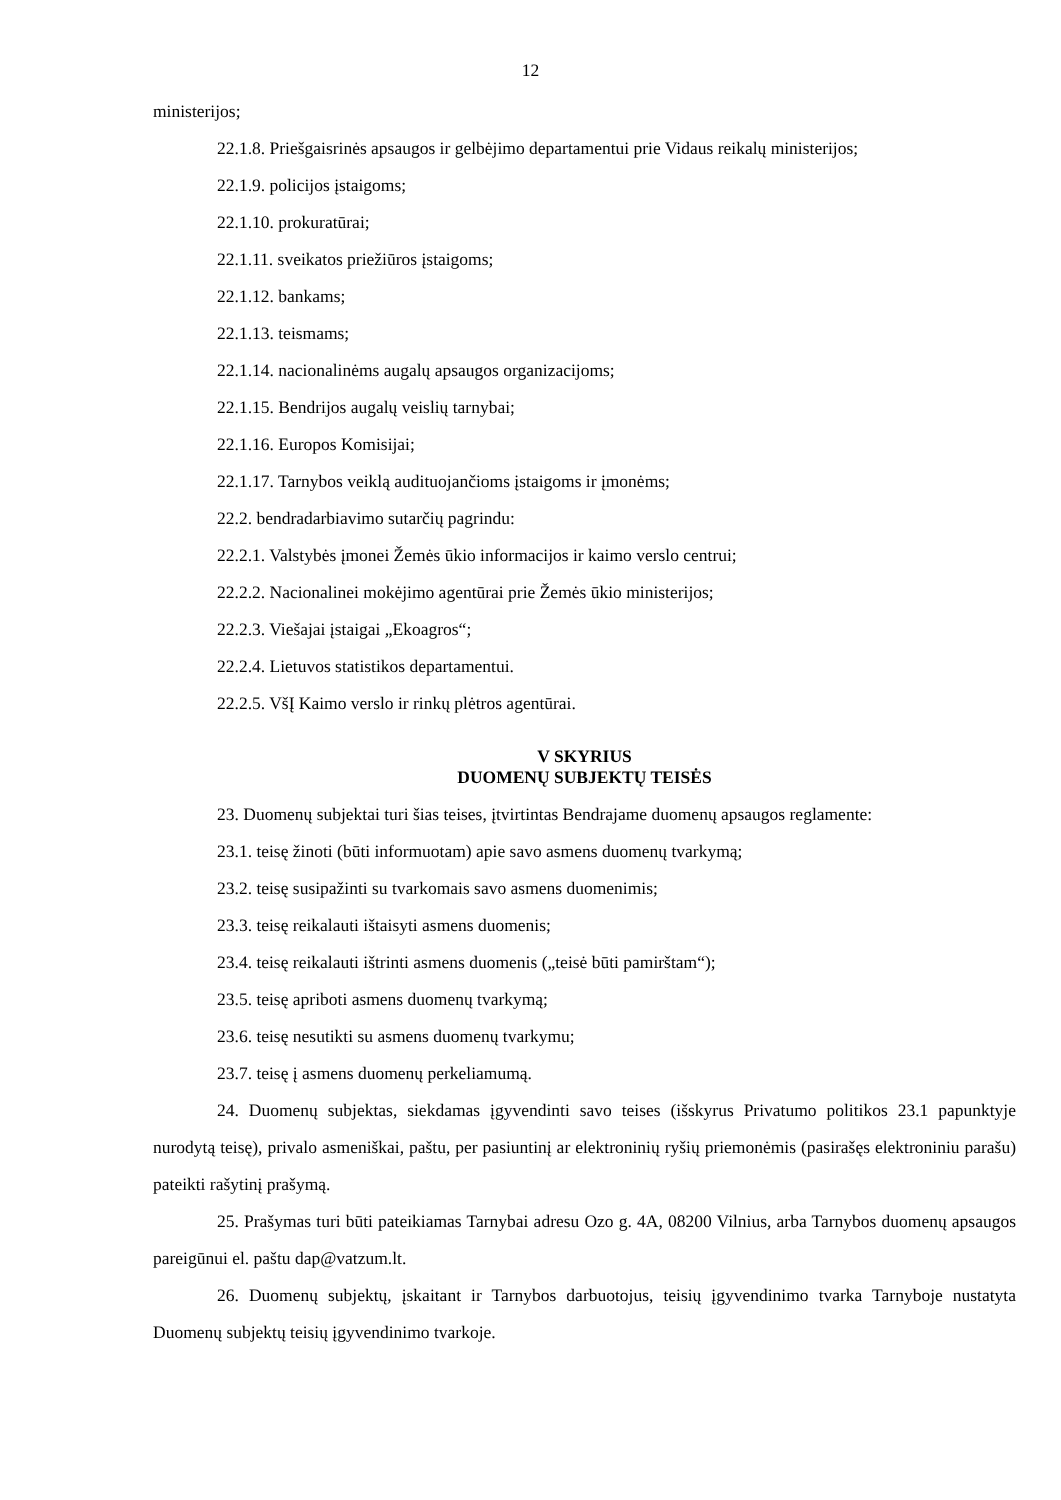12
ministerijos;
22.1.8. Priešgaisrinės apsaugos ir gelbėjimo departamentui prie Vidaus reikalų ministerijos;
22.1.9. policijos įstaigoms;
22.1.10. prokuratūrai;
22.1.11. sveikatos priežiūros įstaigoms;
22.1.12. bankams;
22.1.13. teismams;
22.1.14. nacionalinėms augalų apsaugos organizacijoms;
22.1.15. Bendrijos augalų veislių tarnybai;
22.1.16. Europos Komisijai;
22.1.17. Tarnybos veiklą audituojančioms įstaigoms ir įmonėms;
22.2. bendradarbiavimo sutarčių pagrindu:
22.2.1. Valstybės įmonei Žemės ūkio informacijos ir kaimo verslo centrui;
22.2.2. Nacionalinei mokėjimo agentūrai prie Žemės ūkio ministerijos;
22.2.3. Viešajai įstaigai „Ekoagros“;
22.2.4. Lietuvos statistikos departamentui.
22.2.5. VšĮ Kaimo verslo ir rinkų plėtros agentūrai.
V SKYRIUS
DUOMENŲ SUBJEKTŲ TEISĖS
23. Duomenų subjektai turi šias teises, įtvirtintas Bendrajame duomenų apsaugos reglamente:
23.1. teisę žinoti (būti informuotam) apie savo asmens duomenų tvarkymą;
23.2. teisę susipažinti su tvarkomais savo asmens duomenimis;
23.3. teisę reikalauti ištaisyti asmens duomenis;
23.4. teisę reikalauti ištrinti asmens duomenis („teisė būti pamirštam“);
23.5. teisę apriboti asmens duomenų tvarkymą;
23.6. teisę nesutikti su asmens duomenų tvarkymu;
23.7. teisę į asmens duomenų perkeliamumą.
24. Duomenų subjektas, siekdamas įgyvendinti savo teises (išskyrus Privatumo politikos 23.1 papunktyje nurodytą teisę), privalo asmeniškai, paštu, per pasiuntinį ar elektroninių ryšių priemonėmis (pasirašęs elektroniniu parašu) pateikti rašytinį prašymą.
25. Prašymas turi būti pateikiamas Tarnybai adresu Ozo g. 4A, 08200 Vilnius, arba Tarnybos duomenų apsaugos pareigūnui el. paštu dap@vatzum.lt.
26. Duomenų subjektų, įskaitant ir Tarnybos darbuotojus, teisių įgyvendinimo tvarka Tarnyboje nustatyta Duomenų subjektų teisių įgyvendinimo tvarkoje.